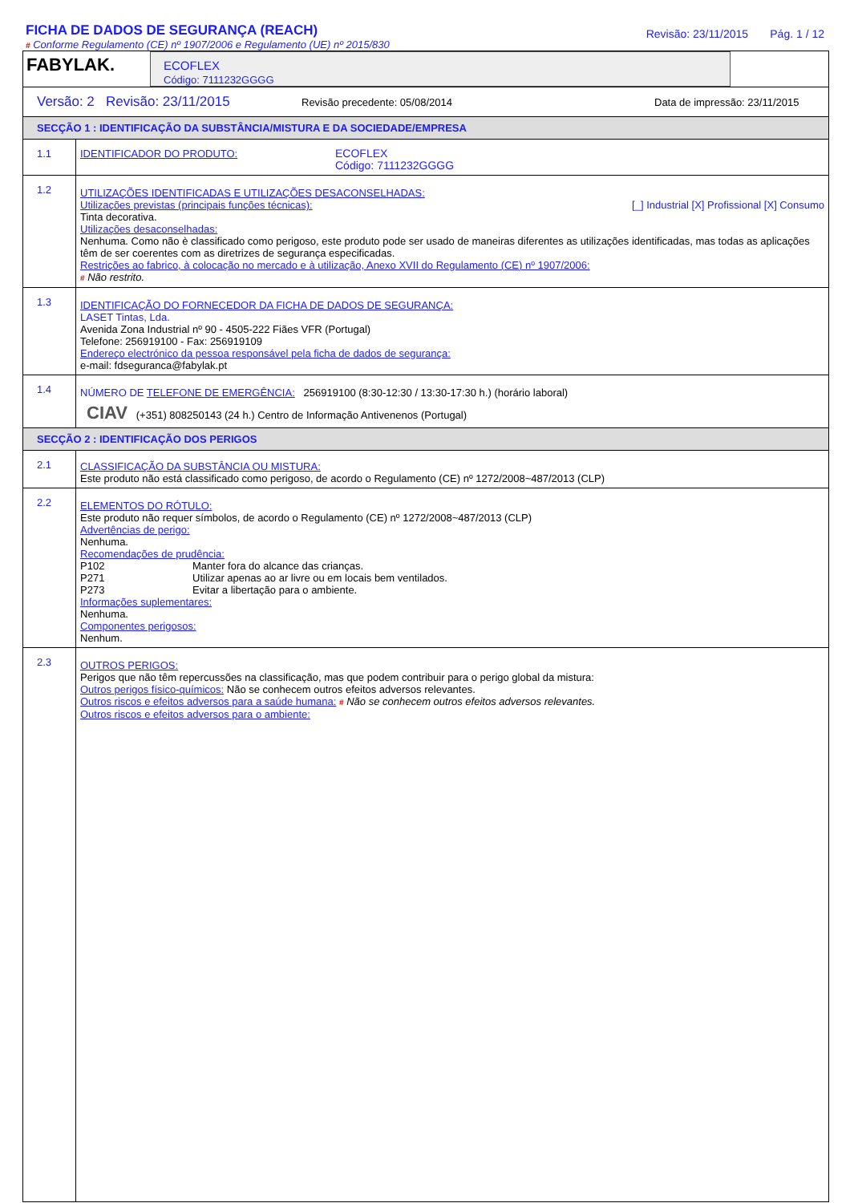FICHA DE DADOS DE SEGURANÇA (REACH)
# Conforme Regulamento (CE) nº 1907/2006 e Regulamento (UE) nº 2015/830
Revisão: 23/11/2015 Pág. 1 / 12
FABYLAK.
ECOFLEX
Código: 7111232GGGG
Versão: 2 Revisão: 23/11/2015 Revisão precedente: 05/08/2014 Data de impressão: 23/11/2015
SECÇÃO 1 : IDENTIFICAÇÃO DA SUBSTÂNCIA/MISTURA E DA SOCIEDADE/EMPRESA
1.1
IDENTIFICADOR DO PRODUTO: ECOFLEX
Código: 7111232GGGG
1.2
UTILIZAÇÕES IDENTIFICADAS E UTILIZAÇÕES DESACONSELHADAS:
Utilizações previstas (principais funções técnicas): [_] Industrial [X] Profissional [X] Consumo
Tinta decorativa.
Utilizações desaconselhadas:
Nenhuma. Como não è classificado como perigoso, este produto pode ser usado de maneiras diferentes as utilizações identificadas, mas todas as aplicações têm de ser coerentes com as diretrizes de segurança especificadas.
Restrições ao fabrico, à colocação no mercado e à utilização, Anexo XVII do Regulamento (CE) nº 1907/2006:
# Não restrito.
1.3
IDENTIFICAÇÃO DO FORNECEDOR DA FICHA DE DADOS DE SEGURANÇA:
LASET Tintas, Lda.
Avenida Zona Industrial nº 90 - 4505-222 Fiães VFR (Portugal)
Telefone: 256919100 - Fax: 256919109
Endereço electrónico da pessoa responsável pela ficha de dados de segurança:
e-mail: fdseguranca@fabylak.pt
1.4
NÚMERO DE TELEFONE DE EMERGÊNCIA: 256919100 (8:30-12:30 / 13:30-17:30 h.) (horário laboral)
CIAV (+351) 808250143 (24 h.) Centro de Informação Antivenenos (Portugal)
SECÇÃO 2 : IDENTIFICAÇÃO DOS PERIGOS
2.1
CLASSIFICAÇÃO DA SUBSTÂNCIA OU MISTURA:
Este produto não está classificado como perigoso, de acordo o Regulamento (CE) nº 1272/2008~487/2013 (CLP)
2.2
ELEMENTOS DO RÓTULO:
Este produto não requer símbolos, de acordo o Regulamento (CE) nº 1272/2008~487/2013 (CLP)
Advertências de perigo:
Nenhuma.
Recomendações de prudência:
P102 Manter fora do alcance das crianças.
P271 Utilizar apenas ao ar livre ou em locais bem ventilados.
P273 Evitar a libertação para o ambiente.
Informações suplementares:
Nenhuma.
Componentes perigosos:
Nenhum.
2.3
OUTROS PERIGOS:
Perigos que não têm repercussões na classificação, mas que podem contribuir para o perigo global da mistura:
Outros perigos físico-químicos: Não se conhecem outros efeitos adversos relevantes.
Outros riscos e efeitos adversos para a saúde humana: # Não se conhecem outros efeitos adversos relevantes.
Outros riscos e efeitos adversos para o ambiente: